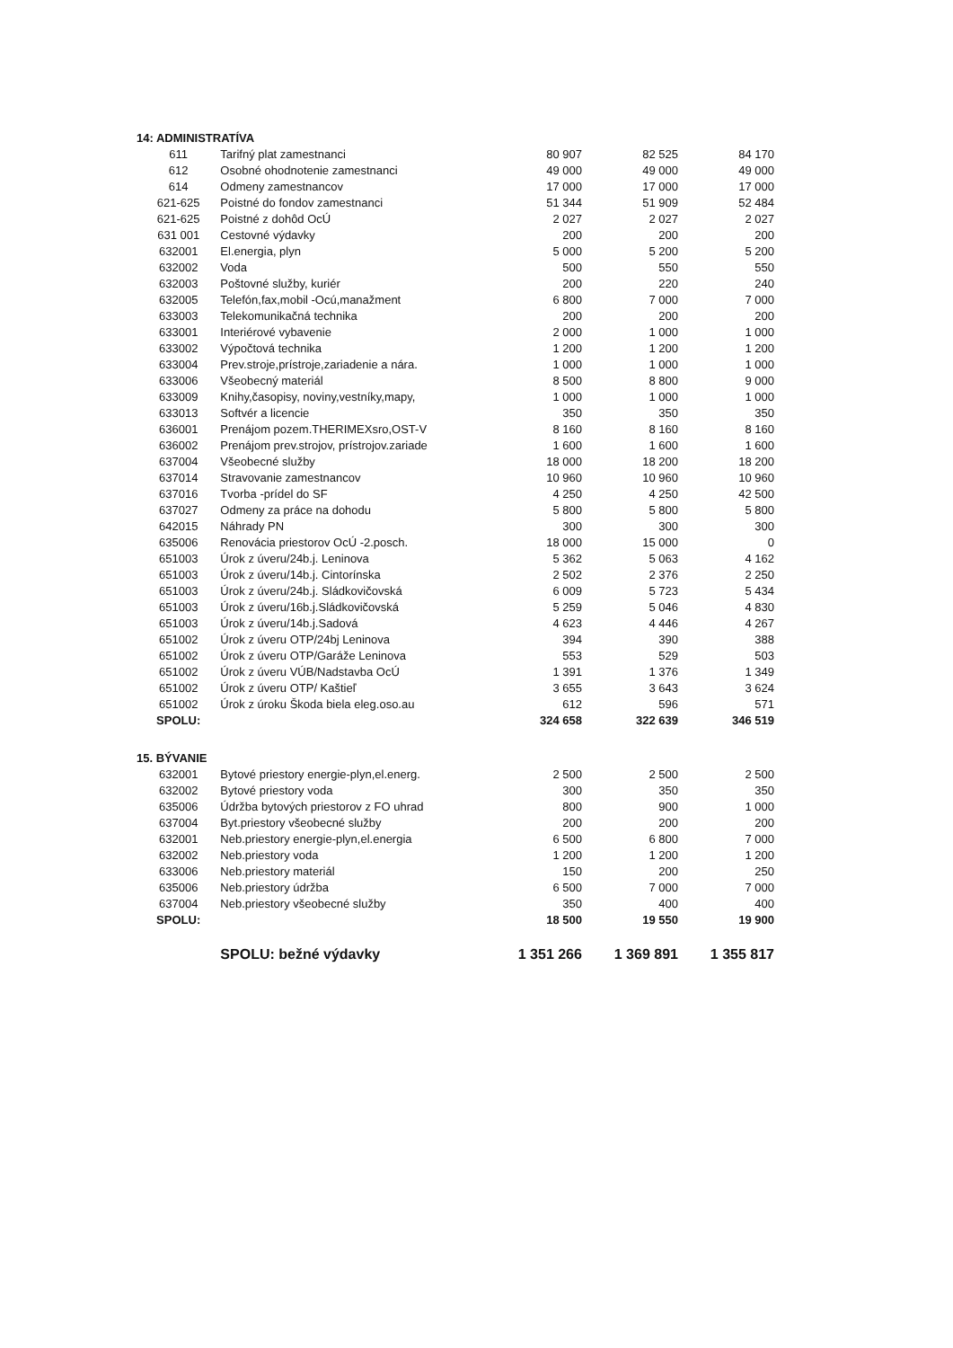| 14: ADMINISTRATÍVA | | | | |
| 611 | Tarifný plat zamestnanci | 80 907 | 82 525 | 84 170 |
| 612 | Osobné ohodnotenie zamestnanci | 49 000 | 49 000 | 49 000 |
| 614 | Odmeny zamestnancov | 17 000 | 17 000 | 17 000 |
| 621-625 | Poistné do fondov zamestnanci | 51 344 | 51 909 | 52 484 |
| 621-625 | Poistné z dohôd OcÚ | 2 027 | 2 027 | 2 027 |
| 631 001 | Cestovné výdavky | 200 | 200 | 200 |
| 632001 | El.energia, plyn | 5 000 | 5 200 | 5 200 |
| 632002 | Voda | 500 | 550 | 550 |
| 632003 | Poštovné služby, kuriér | 200 | 220 | 240 |
| 632005 | Telefón,fax,mobil -Ocú,manažment | 6 800 | 7 000 | 7 000 |
| 633003 | Telekomunikačná technika | 200 | 200 | 200 |
| 633001 | Interiérové vybavenie | 2 000 | 1 000 | 1 000 |
| 633002 | Výpočtová technika | 1 200 | 1 200 | 1 200 |
| 633004 | Prev.stroje,prístroje,zariadenie a nára. | 1 000 | 1 000 | 1 000 |
| 633006 | Všeobecný materiál | 8 500 | 8 800 | 9 000 |
| 633009 | Knihy,časopisy, noviny,vestníky,mapy, | 1 000 | 1 000 | 1 000 |
| 633013 | Softvér a licencie | 350 | 350 | 350 |
| 636001 | Prenájom pozem.THERIMEXsro,OST-V | 8 160 | 8 160 | 8 160 |
| 636002 | Prenájom prev.strojov, prístrojov.zariade | 1 600 | 1 600 | 1 600 |
| 637004 | Všeobecné služby | 18 000 | 18 200 | 18 200 |
| 637014 | Stravovanie zamestnancov | 10 960 | 10 960 | 10 960 |
| 637016 | Tvorba -prídel do SF | 4 250 | 4 250 | 42 500 |
| 637027 | Odmeny za práce na dohodu | 5 800 | 5 800 | 5 800 |
| 642015 | Náhrady PN | 300 | 300 | 300 |
| 635006 | Renovácia priestorov OcÚ -2.posch. | 18 000 | 15 000 | 0 |
| 651003 | Úrok z úveru/24b.j. Leninova | 5 362 | 5 063 | 4 162 |
| 651003 | Úrok z úveru/14b.j. Cintorínska | 2 502 | 2 376 | 2 250 |
| 651003 | Úrok z úveru/24b.j. Sládkovičovská | 6 009 | 5 723 | 5 434 |
| 651003 | Úrok z úveru/16b.j.Sládkovičovská | 5 259 | 5 046 | 4 830 |
| 651003 | Úrok z úveru/14b.j.Sadová | 4 623 | 4 446 | 4 267 |
| 651002 | Úrok z úveru OTP/24bj Leninova | 394 | 390 | 388 |
| 651002 | Úrok z úveru OTP/Garáže Leninova | 553 | 529 | 503 |
| 651002 | Úrok z úveru VÚB/Nadstavba OcÚ | 1 391 | 1 376 | 1 349 |
| 651002 | Úrok z úveru OTP/ Kaštieľ | 3 655 | 3 643 | 3 624 |
| 651002 | Úrok z úroku Škoda biela eleg.oso.au | 612 | 596 | 571 |
| SPOLU: | | 324 658 | 322 639 | 346 519 |
| 15. BÝVANIE | | | | |
| 632001 | Bytové priestory energie-plyn,el.energ. | 2 500 | 2 500 | 2 500 |
| 632002 | Bytové priestory voda | 300 | 350 | 350 |
| 635006 | Údržba bytových priestorov z FO uhrad | 800 | 900 | 1 000 |
| 637004 | Byt.priestory všeobecné služby | 200 | 200 | 200 |
| 632001 | Neb.priestory energie-plyn,el.energia | 6 500 | 6 800 | 7 000 |
| 632002 | Neb.priestory voda | 1 200 | 1 200 | 1 200 |
| 633006 | Neb.priestory materiál | 150 | 200 | 250 |
| 635006 | Neb.priestory údržba | 6 500 | 7 000 | 7 000 |
| 637004 | Neb.priestory všeobecné služby | 350 | 400 | 400 |
| SPOLU: | | 18 500 | 19 550 | 19 900 |
| | SPOLU: bežné výdavky | 1 351 266 | 1 369 891 | 1 355 817 |